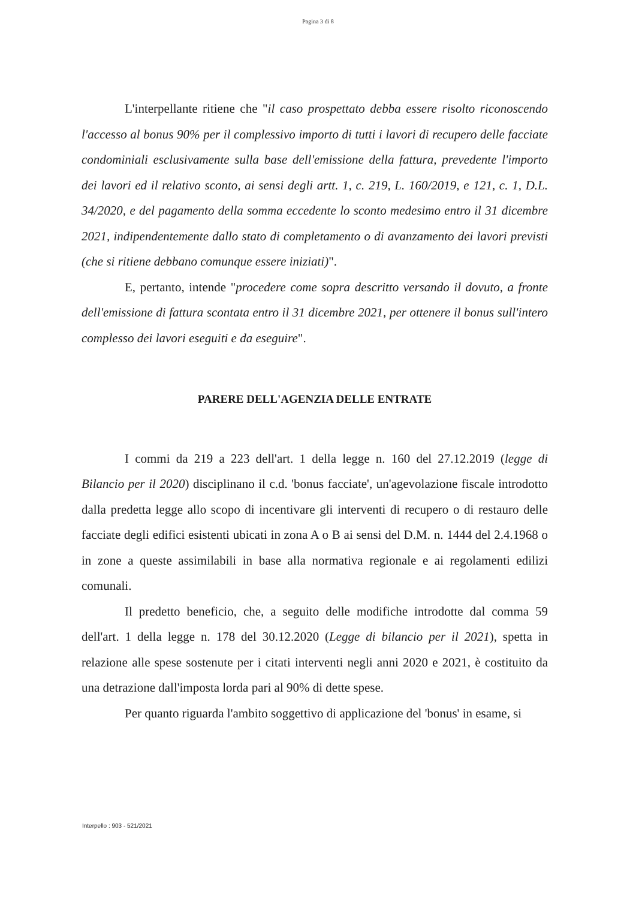Pagina 3 di 8
L'interpellante ritiene che "il caso prospettato debba essere risolto riconoscendo l'accesso al bonus 90% per il complessivo importo di tutti i lavori di recupero delle facciate condominiali esclusivamente sulla base dell'emissione della fattura, prevedente l'importo dei lavori ed il relativo sconto, ai sensi degli artt. 1, c. 219, L. 160/2019, e 121, c. 1, D.L. 34/2020, e del pagamento della somma eccedente lo sconto medesimo entro il 31 dicembre 2021, indipendentemente dallo stato di completamento o di avanzamento dei lavori previsti (che si ritiene debbano comunque essere iniziati)".
E, pertanto, intende "procedere come sopra descritto versando il dovuto, a fronte dell'emissione di fattura scontata entro il 31 dicembre 2021, per ottenere il bonus sull'intero complesso dei lavori eseguiti e da eseguire".
PARERE DELL'AGENZIA DELLE ENTRATE
I commi da 219 a 223 dell'art. 1 della legge n. 160 del 27.12.2019 (legge di Bilancio per il 2020) disciplinano il c.d. 'bonus facciate', un'agevolazione fiscale introdotto dalla predetta legge allo scopo di incentivare gli interventi di recupero o di restauro delle facciate degli edifici esistenti ubicati in zona A o B ai sensi del D.M. n. 1444 del 2.4.1968 o in zone a queste assimilabili in base alla normativa regionale e ai regolamenti edilizi comunali.
Il predetto beneficio, che, a seguito delle modifiche introdotte dal comma 59 dell'art. 1 della legge n. 178 del 30.12.2020 (Legge di bilancio per il 2021), spetta in relazione alle spese sostenute per i citati interventi negli anni 2020 e 2021, è costituito da una detrazione dall'imposta lorda pari al 90% di dette spese.
Per quanto riguarda l'ambito soggettivo di applicazione del 'bonus' in esame, si
Interpello : 903 - 521/2021